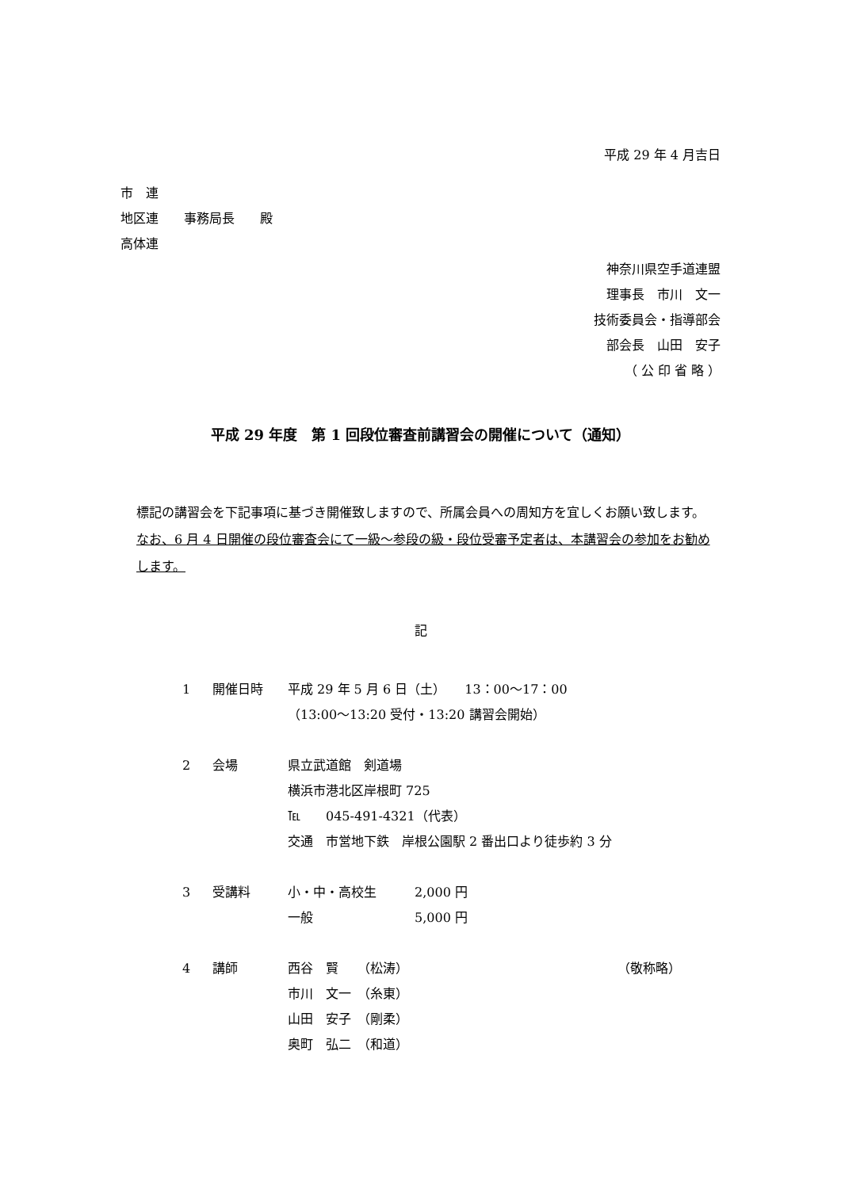平成 29 年 4 月吉日
市　連
地区連　　事務局長　　殿
高体連
神奈川県空手道連盟
理事長　市川　文一
技術委員会・指導部会
部会長　山田　安子
（ 公 印 省 略 ）
平成 29 年度　第 1 回段位審査前講習会の開催について（通知）
標記の講習会を下記事項に基づき開催致しますので、所属会員への周知方を宜しくお願い致します。
なお、6 月 4 日開催の段位審査会にて一級～参段の級・段位受審予定者は、本講習会の参加をお勧めします。
記
1 開催日時 平成 29 年 5 月 6 日（土）　　13：00～17：00
（13:00～13:20 受付・13:20 講習会開始）
2 会場 県立武道館　剣道場
横浜市港北区岸根町 725
℡　　045-491-4321（代表）
交通　市営地下鉄　岸根公園駅 2 番出口より徒歩約 3 分
3 受講料 小・中・高校生　　　2,000 円
一般　　　　　　　　5,000 円
4 講師 西谷　賢　　（松涛） （敬称略）
市川　文一　（糸東）
山田　安子　（剛柔）
奥町　弘二　（和道）